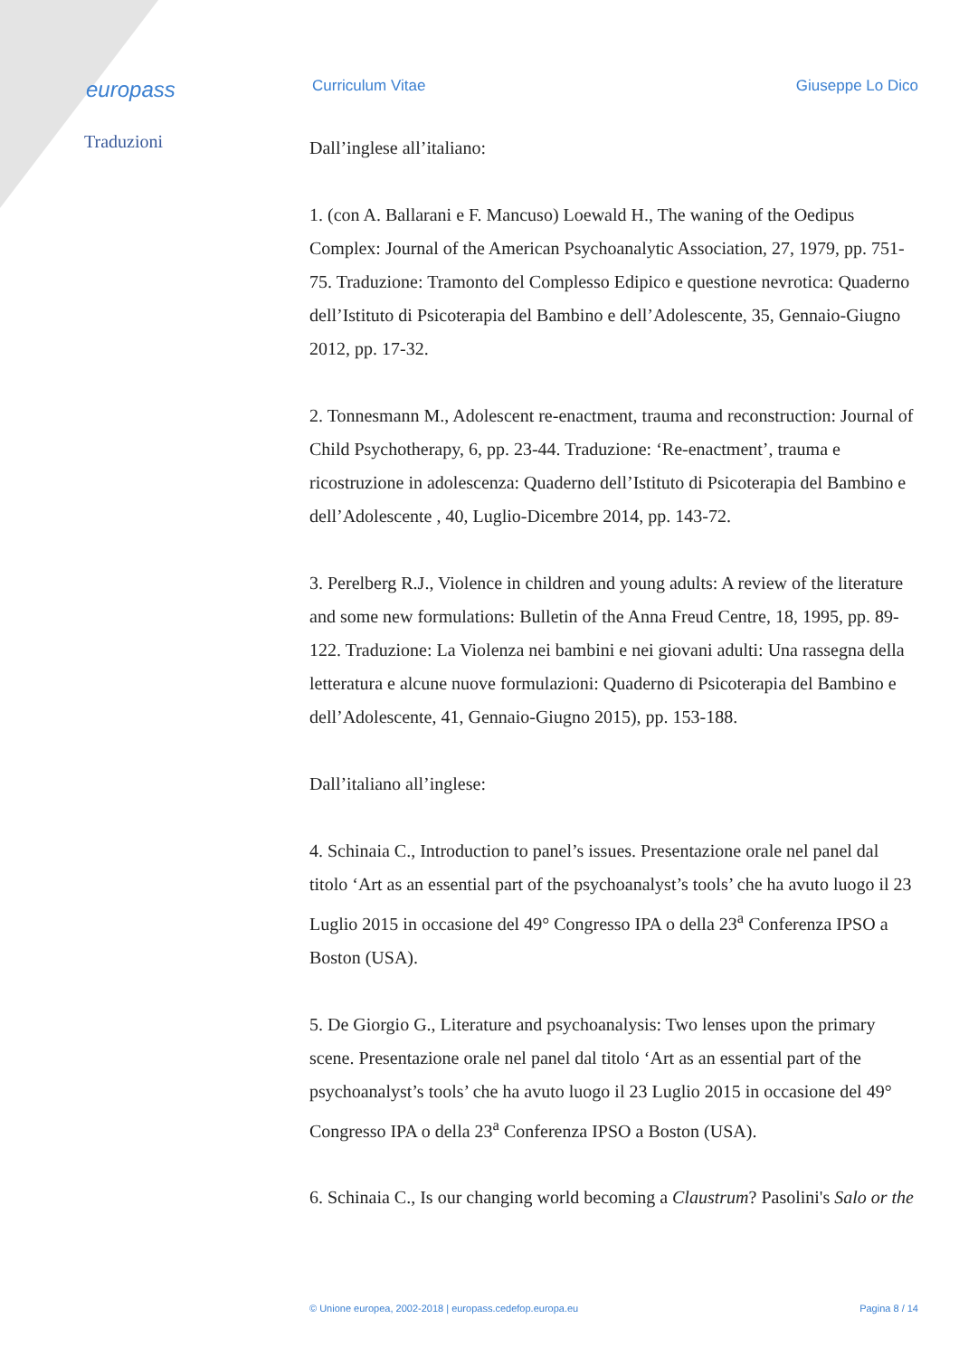europass
Curriculum Vitae Giuseppe Lo Dico
Traduzioni
Dall’inglese all’italiano:
1. (con A. Ballarani e F. Mancuso) Loewald H., The waning of the Oedipus Complex: Journal of the American Psychoanalytic Association, 27, 1979, pp. 751-75. Traduzione: Tramonto del Complesso Edipico e questione nevrotica: Quaderno dell’Istituto di Psicoterapia del Bambino e dell’Adolescente, 35, Gennaio-Giugno 2012, pp. 17-32.
2. Tonnesmann M., Adolescent re-enactment, trauma and reconstruction: Journal of Child Psychotherapy, 6, pp. 23-44. Traduzione: ‘Re-enactment’, trauma e ricostruzione in adolescenza: Quaderno dell’Istituto di Psicoterapia del Bambino e dell’Adolescente , 40, Luglio-Dicembre 2014, pp. 143-72.
3. Perelberg R.J., Violence in children and young adults: A review of the literature and some new formulations: Bulletin of the Anna Freud Centre, 18, 1995, pp. 89-122. Traduzione: La Violenza nei bambini e nei giovani adulti: Una rassegna della letteratura e alcune nuove formulazioni: Quaderno di Psicoterapia del Bambino e dell’Adolescente, 41, Gennaio-Giugno 2015), pp. 153-188.
Dall’italiano all’inglese:
4. Schinaia C., Introduction to panel’s issues. Presentazione orale nel panel dal titolo ‘Art as an essential part of the psychoanalyst’s tools’ che ha avuto luogo il 23 Luglio 2015 in occasione del 49° Congresso IPA o della 23<sup>a</sup> Conferenza IPSO a Boston (USA).
5. De Giorgio G., Literature and psychoanalysis: Two lenses upon the primary scene. Presentazione orale nel panel dal titolo ‘Art as an essential part of the psychoanalyst’s tools’ che ha avuto luogo il 23 Luglio 2015 in occasione del 49° Congresso IPA o della 23<sup>a</sup> Conferenza IPSO a Boston (USA).
6. Schinaia C., Is our changing world becoming a Claustrum? Pasolini's Salo or the
© Unione europea, 2002-2018 | europass.cedefop.europa.eu Pagina 8 / 14